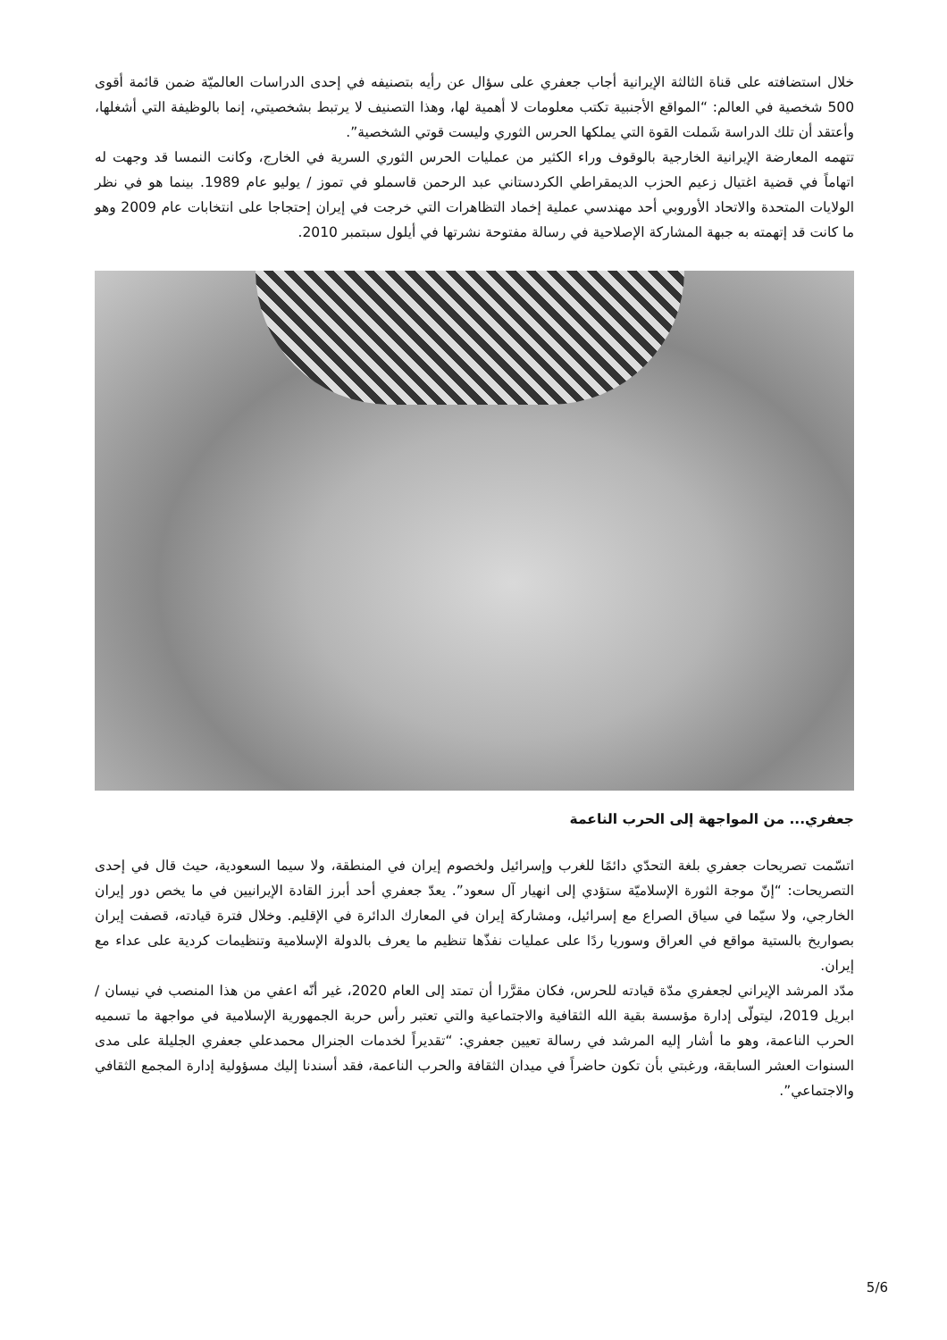خلال استضافته على قناة الثالثة الإيرانية أجاب جعفري على سؤال عن رأيه بتصنيفه في إحدى الدراسات العالميّة ضمن قائمة أقوى 500 شخصية في العالم: “المواقع الأجنبية تكتب معلومات لا أهمية لها، وهذا التصنيف لا يرتبط بشخصيتي، إنما بالوظيفة التي أشغلها، وأعتقد أن تلك الدراسة شَملت القوة التي يملكها الحرس الثوري وليست قوتي الشخصية”.
تتهمه المعارضة الإيرانية الخارجية بالوقوف وراء الكثير من عمليات الحرس الثوري السرية في الخارج، وكانت النمسا قد وجهت له اتهاماً في قضية اغتيال زعيم الحزب الديمقراطي الكردستاني عبد الرحمن قاسملو في تموز / يوليو عام 1989. بينما هو في نظر الولايات المتحدة والاتحاد الأوروبي أحد مهندسي عملية إخماد التظاهرات التي خرجت في إيران إحتجاجا على انتخابات عام 2009 وهو ما كانت قد إتهمته به جبهة المشاركة الإصلاحية في رسالة مفتوحة نشرتها في أيلول سبتمبر 2010.
جعفري... من المواجهة إلى الحرب الناعمة
اتسّمت تصريحات جعفري بلغة التحدّي دائمًا للغرب وإسرائيل ولخصوم إيران في المنطقة، ولا سيما السعودية، حيث قال في إحدى التصريحات: “إنّ موجة الثورة الإسلاميّة ستؤدي إلى انهيار آل سعود”. يعدّ جعفري أحد أبرز القادة الإيرانيين في ما يخص دور إيران الخارجي، ولا سيّما في سياق الصراع مع إسرائيل، ومشاركة إيران في المعارك الدائرة في الإقليم. وخلال فترة قيادته، قصفت إيران بصواريخ بالستية مواقع في العراق وسوريا ردًا على عمليات نفذّها تنظيم ما يعرف بالدولة الإسلامية وتنظيمات كردية على عداء مع إيران.
مدّد المرشد الإيراني لجعفري مدّة قيادته للحرس، فكان مقرَّرا أن تمتد إلى العام 2020، غير أنّه اعفي من هذا المنصب في نيسان / ابريل 2019، ليتولّى إدارة مؤسسة بقية الله الثقافية والاجتماعية والتي تعتبر رأس حربة الجمهورية الإسلامية في مواجهة ما تسميه الحرب الناعمة، وهو ما أشار إليه المرشد في رسالة تعيين جعفري: “تقديراً لخدمات الجنرال محمدعلي جعفري الجليلة على مدى السنوات العشر السابقة، ورغبتي بأن تكون حاضراً في ميدان الثقافة والحرب الناعمة، فقد أسندنا إليك مسؤولية إدارة المجمع الثقافي والاجتماعي”.
5/6